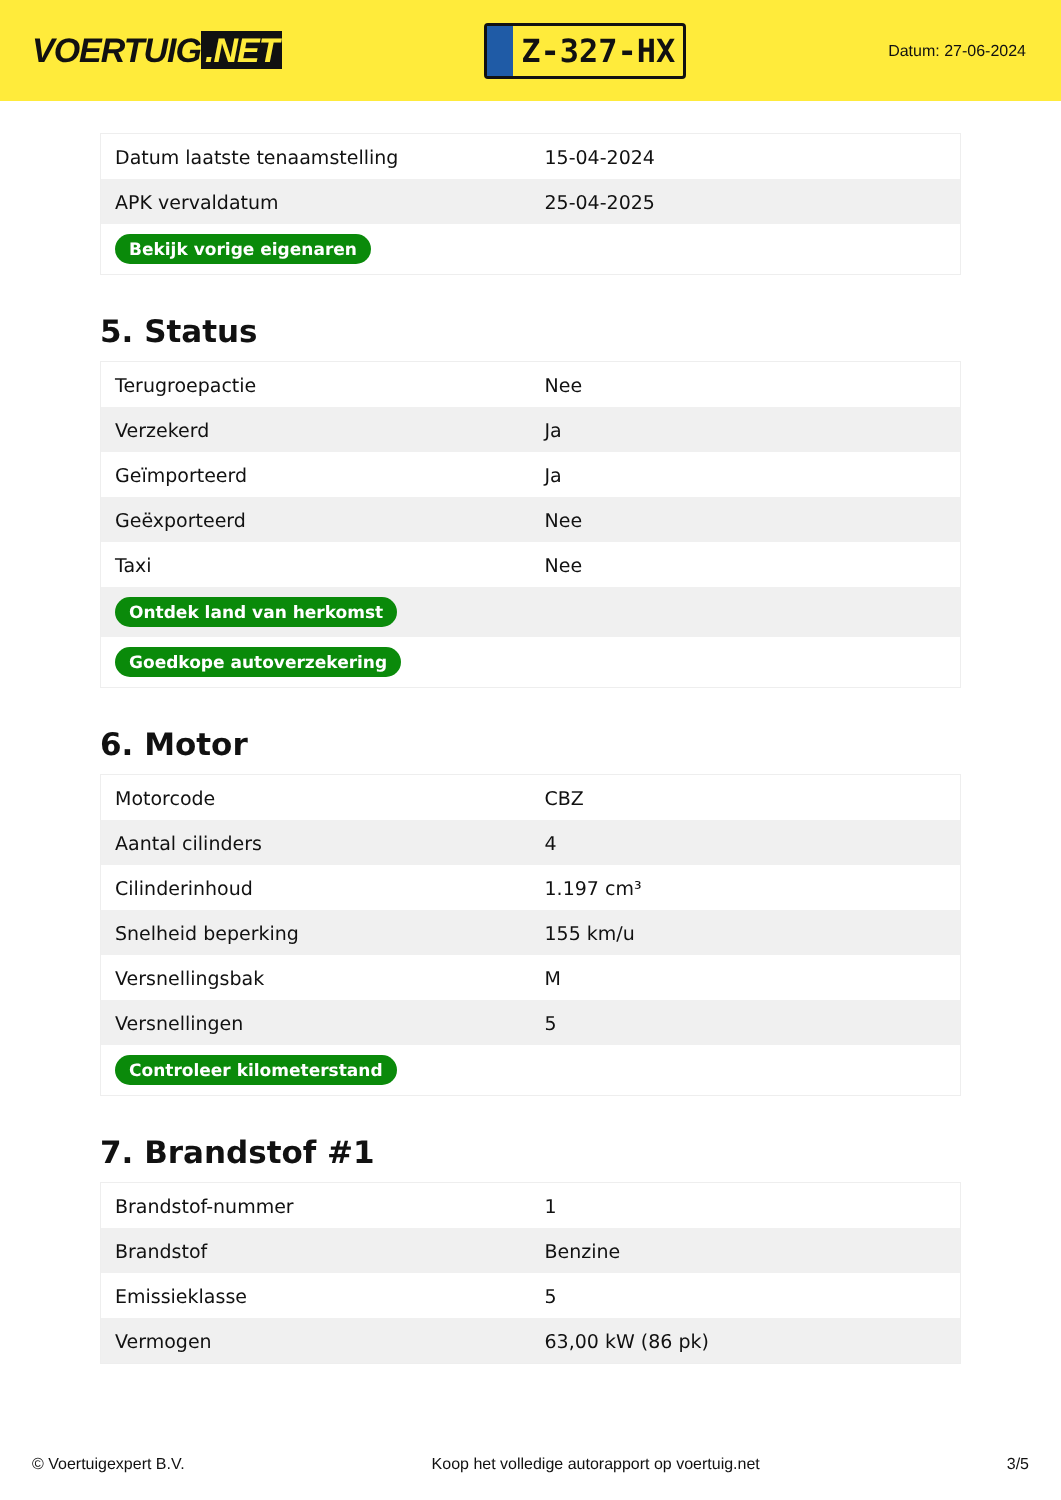VOERTUIG.NET
Z-327-HX
Datum: 27-06-2024
| Datum laatste tenaamstelling | 15-04-2024 |
| APK vervaldatum | 25-04-2025 |
| Bekijk vorige eigenaren | |
5. Status
| Terugroepactie | Nee |
| Verzekerd | Ja |
| Geïmporteerd | Ja |
| Geëxporteerd | Nee |
| Taxi | Nee |
| Ontdek land van herkomst | |
| Goedkope autoverzekering | |
6. Motor
| Motorcode | CBZ |
| Aantal cilinders | 4 |
| Cilinderinhoud | 1.197 cm³ |
| Snelheid beperking | 155 km/u |
| Versnellingsbak | M |
| Versnellingen | 5 |
| Controleer kilometerstand | |
7. Brandstof #1
| Brandstof-nummer | 1 |
| Brandstof | Benzine |
| Emissieklasse | 5 |
| Vermogen | 63,00 kW (86 pk) |
© Voertuigexpert B.V. Koop het volledige autorapport op voertuig.net 3/5